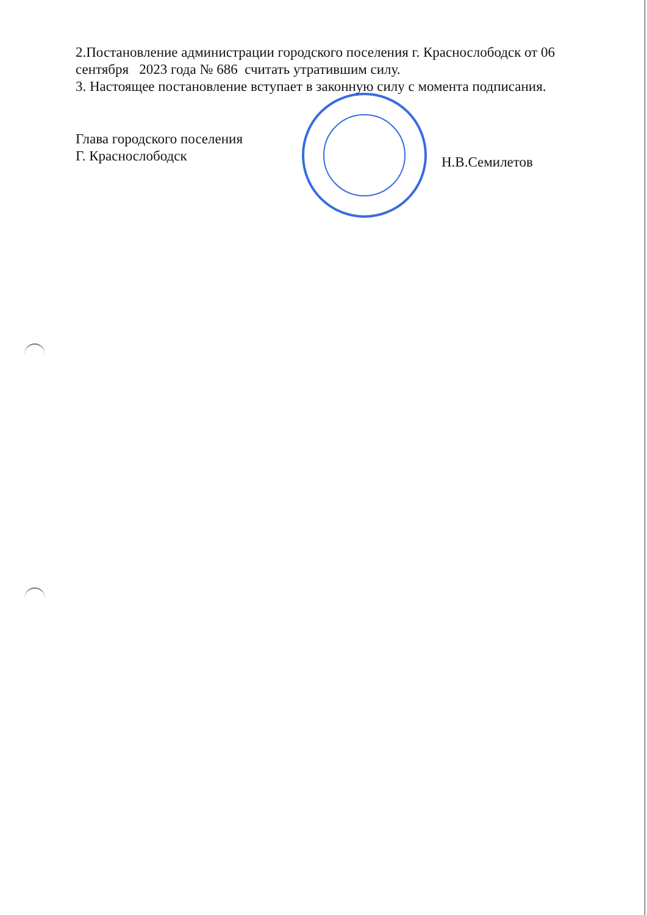2.Постановление администрации городского поселения г. Краснослободск от 06 сентября 2023 года № 686 считать утратившим силу.
3. Настоящее постановление вступает в законную силу с момента подписания.
Глава городского поселения
Г. Краснослободск
Н.В.Семилетов